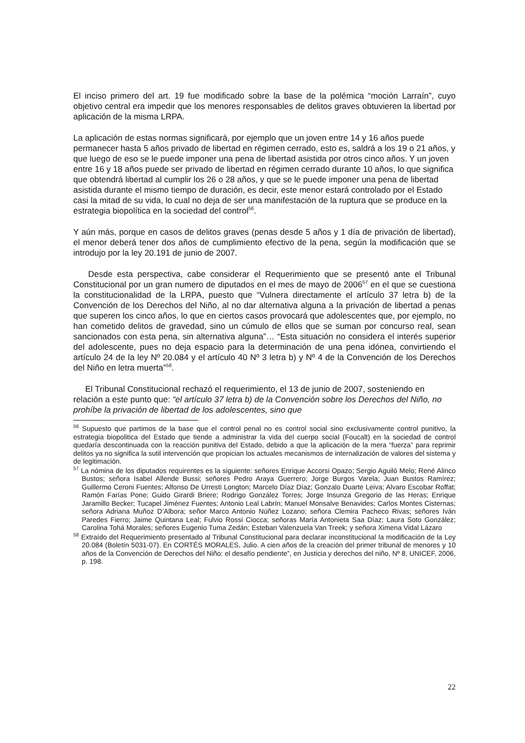El inciso primero del art. 19 fue modificado sobre la base de la polémica “moción Larraín”, cuyo objetivo central era impedir que los menores responsables de delitos graves obtuvieren la libertad por aplicación de la misma LRPA.
La aplicación de estas normas significará, por ejemplo que un joven entre 14 y 16 años puede permanecer hasta 5 años privado de libertad en régimen cerrado, esto es, saldrá a los 19 o 21 años, y que luego de eso se le puede imponer una pena de libertad asistida por otros cinco años. Y un joven entre 16 y 18 años puede ser privado de libertad en régimen cerrado durante 10 años, lo que significa que obtendrá libertad al cumplir los 26 o 28 años, y que se le puede imponer una pena de libertad asistida durante el mismo tiempo de duración, es decir, este menor estará controlado por el Estado casi la mitad de su vida, lo cual no deja de ser una manifestación de la ruptura que se produce en la estrategia biopolítica en la sociedad del control<sup>56</sup>.
Y aún más, porque en casos de delitos graves (penas desde 5 años y 1 día de privación de libertad), el menor deberá tener dos años de cumplimiento efectivo de la pena, según la modificación que se introdujo por la ley 20.191 de junio de 2007.
Desde esta perspectiva, cabe considerar el Requerimiento que se presentó ante el Tribunal Constitucional por un gran numero de diputados en el mes de mayo de 2006<sup>57</sup> en el que se cuestiona la constitucionalidad de la LRPA, puesto que “Vulnera directamente el artículo 37 letra b) de la Convención de los Derechos del Niño, al no dar alternativa alguna a la privación de libertad a penas que superen los cinco años, lo que en ciertos casos provocará que adolescentes que, por ejemplo, no han cometido delitos de gravedad, sino un cúmulo de ellos que se suman por concurso real, sean sancionados con esta pena, sin alternativa alguna”… “Esta situación no considera el interés superior del adolescente, pues no deja espacio para la determinación de una pena idónea, convirtiendo el artículo 24 de la ley Nº 20.084 y el artículo 40 Nº 3 letra b) y Nº 4 de la Convención de los Derechos del Niño en letra muerta”<sup>58</sup>.
El Tribunal Constitucional rechazó el requerimiento, el 13 de junio de 2007, sosteniendo en relación a este punto que: “el artículo 37 letra b) de la Convención sobre los Derechos del Niño, no prohíbe la privación de libertad de los adolescentes, sino que
<sup>56</sup> Supuesto que partimos de la base que el control penal no es control social sino exclusivamente control punitivo, la estrategia biopolitica del Estado que tiende a administrar la vida del cuerpo social (Foucalt) en la sociedad de control quedaría descontinuada con la reacción punitiva del Estado, debido a que la aplicación de la mera “fuerza” para reprimir delitos ya no significa la sutil intervención que propician los actuales mecanismos de internalización de valores del sistema y de legitimación.
<sup>57</sup> La nómina de los diputados requirentes es la siguiente: señores Enrique Accorsi Opazo; Sergio Aguiló Melo; René Alinco Bustos; señora Isabel Allende Bussi; señores Pedro Araya Guerrero; Jorge Burgos Varela; Juan Bustos Ramírez; Guillermo Ceroni Fuentes; Alfonso De Urresti Longton; Marcelo Díaz Díaz; Gonzalo Duarte Leiva; Alvaro Escobar Roffat; Ramón Farías Pone; Guido Girardi Briere; Rodrigo González Torres; Jorge Insunza Gregorio de las Heras; Enrique Jaramillo Becker; Tucapel Jiménez Fuentes; Antonio Leal Labrín; Manuel Monsalve Benavides; Carlos Montes Cisternas; señora Adriana Muñoz D’Albora; señor Marco Antonio Núñez Lozano; señora Clemira Pacheco Rivas; señores Iván Paredes Fierro; Jaime Quintana Leal; Fulvio Rossi Ciocca; señoras María Antonieta Saa Díaz; Laura Soto González; Carolina Tohá Morales; señores Eugenio Tuma Zedán; Esteban Valenzuela Van Treek; y señora Ximena Vidal Lázaro
<sup>58</sup> Extraído del Requerimiento presentado al Tribunal Constitucional para declarar inconstitucional la modificación de la Ley 20.084 (Boletín 5031-07). En CORTÉS MORALES, Julio. A cien años de la creación del primer tribunal de menores y 10 años de la Convención de Derechos del Niño: el desafío pendiente”, en Justicia y derechos del niño, Nº 8, UNICEF, 2006, p. 198.
22